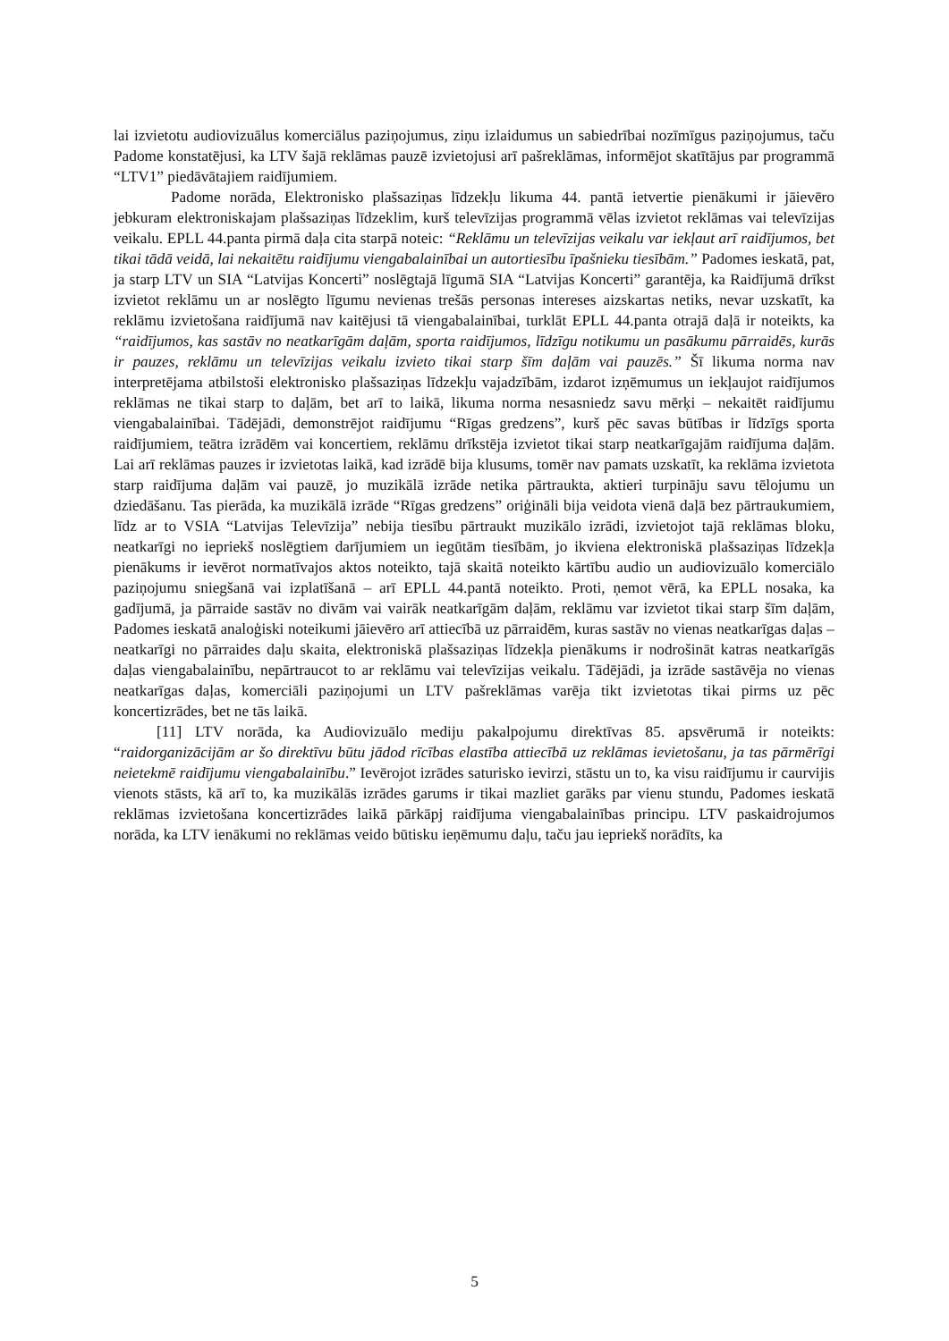lai izvietotu audiovizuālus komerciālus paziņojumus, ziņu izlaidumus un sabiedrībai nozīmīgus paziņojumus, taču Padome konstatējusi, ka LTV šajā reklāmas pauzē izvietojusi arī pašreklāmas, informējot skatītājus par programmā “LTV1” piedāvātajiem raidījumiem.
Padome norāda, Elektronisko plašsaziņas līdzekļu likuma 44. pantā ietvertie pienākumi ir jāievēro jebkuram elektroniskajam plašsaziņas līdzeklim, kurš televīzijas programmā vēlas izvietot reklāmas vai televīzijas veikalu. EPLL 44.panta pirmā daļa cita starpā noteic: “Reklāmu un televīzijas veikalu var iekļaut arī raidījumos, bet tikai tādā veidā, lai nekaitētu raidījumu viengabalainībai un autortiesību īpašnieku tiesībām.” Padomes ieskatā, pat, ja starp LTV un SIA “Latvijas Koncerti” noslēgtajā līgumā SIA “Latvijas Koncerti” garantēja, ka Raidījumā drīkst izvietot reklāmu un ar noslēgto līgumu nevienas trešās personas intereses aizskartas netiks, nevar uzskatīt, ka reklāmu izvietošana raidījumā nav kaitējusi tā viengabalainībai, turklāt EPLL 44.panta otrajā daļā ir noteikts, ka “raidījumos, kas sastāv no neatkarīgām daļām, sporta raidījumos, līdzīgu notikumu un pasākumu pārraidēs, kurās ir pauzes, reklāmu un televīzijas veikalu izvieto tikai starp šīm daļām vai pauzēs.” Šī likuma norma nav interpretējama atbilstoši elektronisko plašsaziņas līdzekļu vajadzībām, izdarot izņēmumus un iekļaujot raidījumos reklāmas ne tikai starp to daļām, bet arī to laikā, likuma norma nesasniedz savu mērķi – nekaitēt raidījumu viengabalainībai. Tādējādi, demonstrējot raidījumu “Rīgas gredzens”, kurš pēc savas būtības ir līdzīgs sporta raidījumiem, teātra izrādēm vai koncertiem, reklāmu drīkstēja izvietot tikai starp neatkarīgajām raidījuma daļām. Lai arī reklāmas pauzes ir izvietotas laikā, kad izrādē bija klusums, tomēr nav pamats uzskatīt, ka reklāma izvietota starp raidījuma daļām vai pauzē, jo muzikālā izrāde netika pārtraukta, aktieri turpināju savu tēlojumu un dziedāšanu. Tas pierāda, ka muzikālā izrāde “Rīgas gredzens” oriģināli bija veidota vienā daļā bez pārtraukumiem, līdz ar to VSIA “Latvijas Televīzija” nebija tiesību pārtraukt muzikālo izrādi, izvietojot tajā reklāmas bloku, neatkarīgi no iepriekš noslēgtiem darījumiem un iegūtām tiesībām, jo ikviena elektroniskā plašsaziņas līdzekļa pienākums ir ievērot normatīvajos aktos noteikto, tajā skaitā noteikto kārtību audio un audiovizuālo komerciālo paziņojumu sniegšanā vai izplatīšanā – arī EPLL 44.pantā noteikto. Proti, ņemot vērā, ka EPLL nosaka, ka gadījumā, ja pārraide sastāv no divām vai vairāk neatkarīgām daļām, reklāmu var izvietot tikai starp šīm daļām, Padomes ieskatā analoģiski noteikumi jāievēro arī attiecībā uz pārraidēm, kuras sastāv no vienas neatkarīgas daļas – neatkarīgi no pārraides daļu skaita, elektroniskā plašsaziņas līdzekļa pienākums ir nodrošināt katras neatkarīgās daļas viengabalainību, nepārtraucot to ar reklāmu vai televīzijas veikalu. Tādējādi, ja izrāde sastāvēja no vienas neatkarīgas daļas, komerciāli paziņojumi un LTV pašreklāmas varēja tikt izvietotas tikai pirms uz pēc koncertizrādes, bet ne tās laikā.
[11] LTV norāda, ka Audiovizuālo mediju pakalpojumu direktīvas 85. apsvērumā ir noteikts: “raidorganizācijām ar šo direktīvu būtu jādod rīcības elastība attiecībā uz reklāmas ievietošanu, ja tas pārmērīgi neietekmē raidījumu viengabalainību.” Ievērojot izrādes saturisko ievirzi, stāstu un to, ka visu raidījumu ir caurvijis vienots stāsts, kā arī to, ka muzikālās izrādes garums ir tikai mazliet garāks par vienu stundu, Padomes ieskatā reklāmas izvietošana koncertizrādes laikā pārkāpj raidījuma viengabalainības principu. LTV paskaidrojumos norāda, ka LTV ienākumi no reklāmas veido būtisku ieņēmumu daļu, taču jau iepriekš norādīts, ka
5